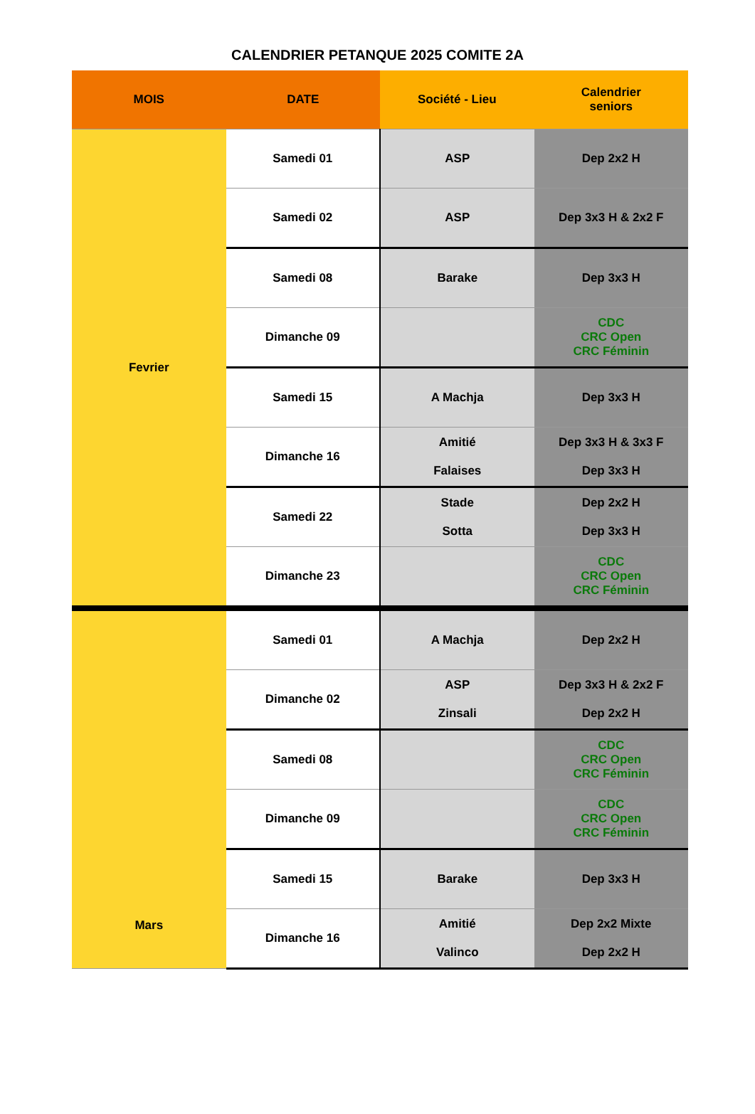CALENDRIER PETANQUE 2025 COMITE 2A
| MOIS | DATE | Société - Lieu | Calendrier seniors |
| --- | --- | --- | --- |
| Fevrier | Samedi 01 | ASP | Dep 2x2 H |
| | Samedi 02 | ASP | Dep 3x3 H & 2x2 F |
| | Samedi 08 | Barake | Dep 3x3 H |
| | Dimanche 09 | | CDC CRC Open CRC Féminin |
| | Samedi 15 | A Machja | Dep 3x3 H |
| | Dimanche 16 | Amitié Falaises | Dep 3x3 H & 3x3 F Dep 3x3 H |
| | Samedi 22 | Stade Sotta | Dep 2x2 H Dep 3x3 H |
| | Dimanche 23 | | CDC CRC Open CRC Féminin |
| Mars | Samedi 01 | A Machja | Dep 2x2 H |
| | Dimanche 02 | ASP Zinsali | Dep 3x3 H & 2x2 F Dep 2x2 H |
| | Samedi 08 | | CDC CRC Open CRC Féminin |
| | Dimanche 09 | | CDC CRC Open CRC Féminin |
| | Samedi 15 | Barake | Dep 3x3 H |
| | Dimanche 16 | Amitié Valinco | Dep 2x2 Mixte Dep 2x2 H |